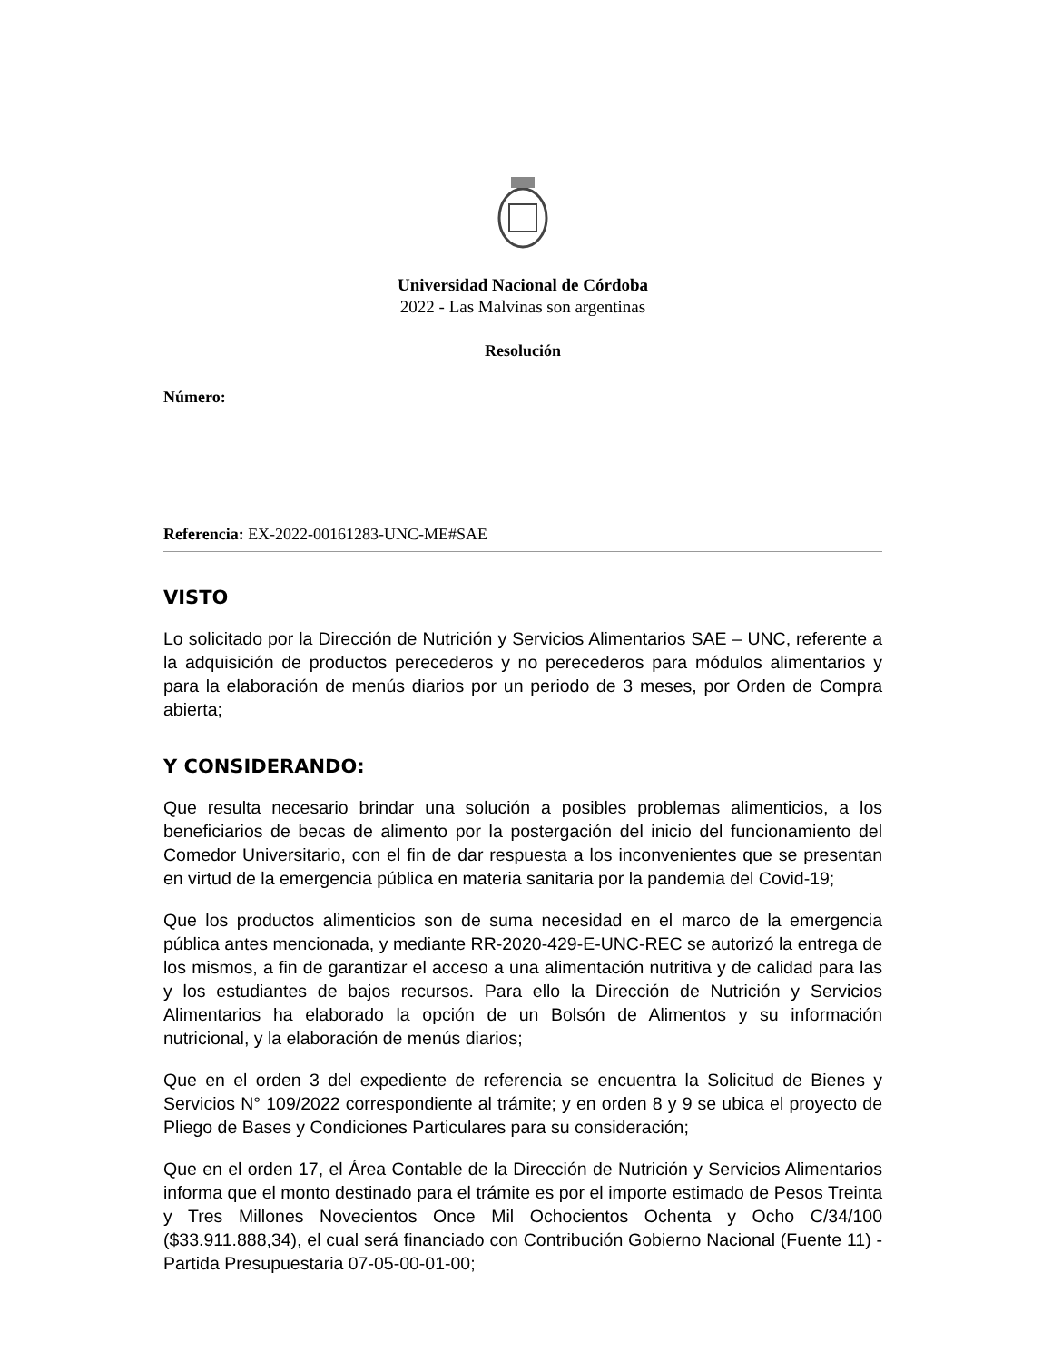Universidad Nacional de Córdoba
2022 - Las Malvinas son argentinas
Resolución
Número:
Referencia: EX-2022-00161283-UNC-ME#SAE
VISTO
Lo solicitado por la Dirección de Nutrición y Servicios Alimentarios SAE – UNC, referente a la adquisición de productos perecederos y no perecederos para módulos alimentarios y para la elaboración de menús diarios por un periodo de 3 meses, por Orden de Compra abierta;
Y CONSIDERANDO:
Que resulta necesario brindar una solución a posibles problemas alimenticios, a los beneficiarios de becas de alimento por la postergación del inicio del funcionamiento del Comedor Universitario, con el fin de dar respuesta a los inconvenientes que se presentan en virtud de la emergencia pública en materia sanitaria por la pandemia del Covid-19;
Que los productos alimenticios son de suma necesidad en el marco de la emergencia pública antes mencionada, y mediante RR-2020-429-E-UNC-REC se autorizó la entrega de los mismos, a fin de garantizar el acceso a una alimentación nutritiva y de calidad para las y los estudiantes de bajos recursos. Para ello la Dirección de Nutrición y Servicios Alimentarios ha elaborado la opción de un Bolsón de Alimentos y su información nutricional, y la elaboración de menús diarios;
Que en el orden 3 del expediente de referencia se encuentra la Solicitud de Bienes y Servicios N° 109/2022 correspondiente al trámite; y en orden 8 y 9 se ubica el proyecto de Pliego de Bases y Condiciones Particulares para su consideración;
Que en el orden 17, el Área Contable de la Dirección de Nutrición y Servicios Alimentarios informa que el monto destinado para el trámite es por el importe estimado de Pesos Treinta y Tres Millones Novecientos Once Mil Ochocientos Ochenta y Ocho C/34/100 ($33.911.888,34), el cual será financiado con Contribución Gobierno Nacional (Fuente 11) - Partida Presupuestaria 07-05-00-01-00;